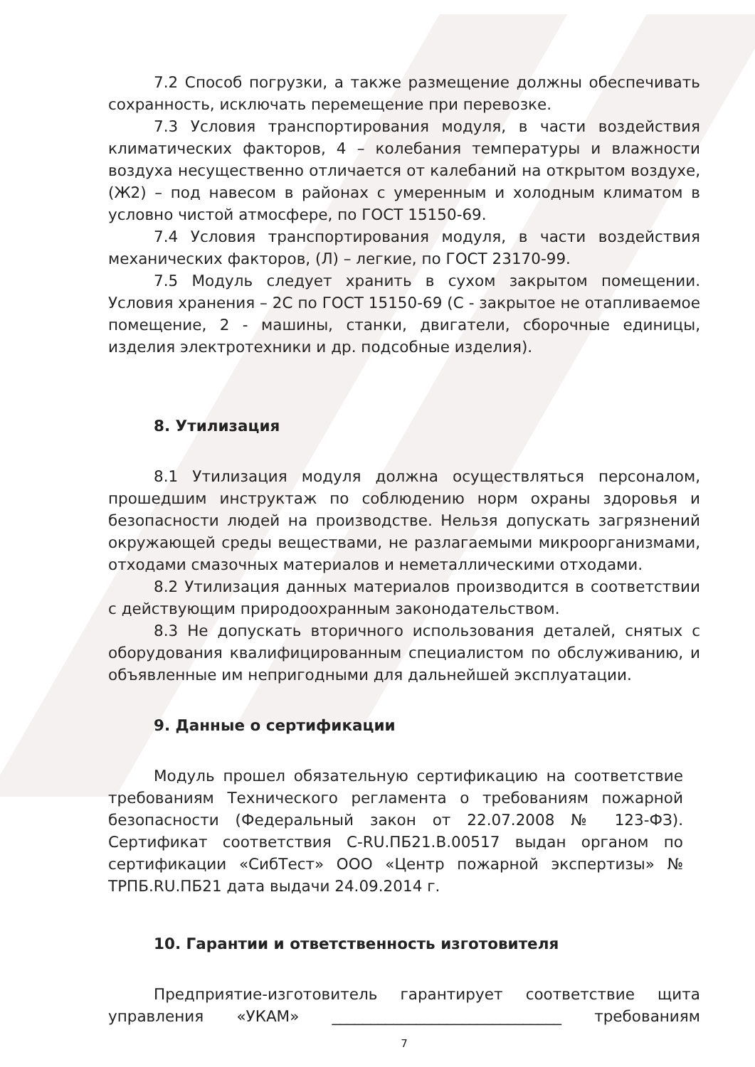7.2 Способ погрузки, а также размещение должны обеспечивать сохранность, исключать перемещение при перевозке.
7.3 Условия транспортирования модуля, в части воздействия климатических факторов, 4 – колебания температуры и влажности воздуха несущественно отличается от калебаний на открытом воздухе, (Ж2) – под навесом в районах с умеренным и холодным климатом в условно чистой атмосфере, по ГОСТ 15150-69.
7.4 Условия транспортирования модуля, в части воздействия механических факторов, (Л) – легкие, по ГОСТ 23170-99.
7.5 Модуль следует хранить в сухом закрытом помещении. Условия хранения – 2С по ГОСТ 15150-69 (С - закрытое не отапливаемое помещение, 2 - машины, станки, двигатели, сборочные единицы, изделия электротехники и др. подсобные изделия).
8. Утилизация
8.1 Утилизация модуля должна осуществляться персоналом, прошедшим инструктаж по соблюдению норм охраны здоровья и безопасности людей на производстве. Нельзя допускать загрязнений окружающей среды веществами, не разлагаемыми микроорганизмами, отходами смазочных материалов и неметаллическими отходами.
8.2 Утилизация данных материалов производится в соответствии с действующим природоохранным законодательством.
8.3 Не допускать вторичного использования деталей, снятых с оборудования квалифицированным специалистом по обслуживанию, и объявленные им непригодными для дальнейшей эксплуатации.
9. Данные о сертификации
Модуль прошел обязательную сертификацию на соответствие требованиям Технического регламента о требованиям пожарной безопасности (Федеральный закон от 22.07.2008 № 123-ФЗ). Сертификат соответствия C-RU.ПБ21.В.00517 выдан органом по сертификации «СибТест» ООО «Центр пожарной экспертизы» № ТРПБ.RU.ПБ21 дата выдачи 24.09.2014 г.
10. Гарантии и ответственность изготовителя
Предприятие-изготовитель гарантирует соответствие щита управления «УКАМ» ______________________________ требованиям
7